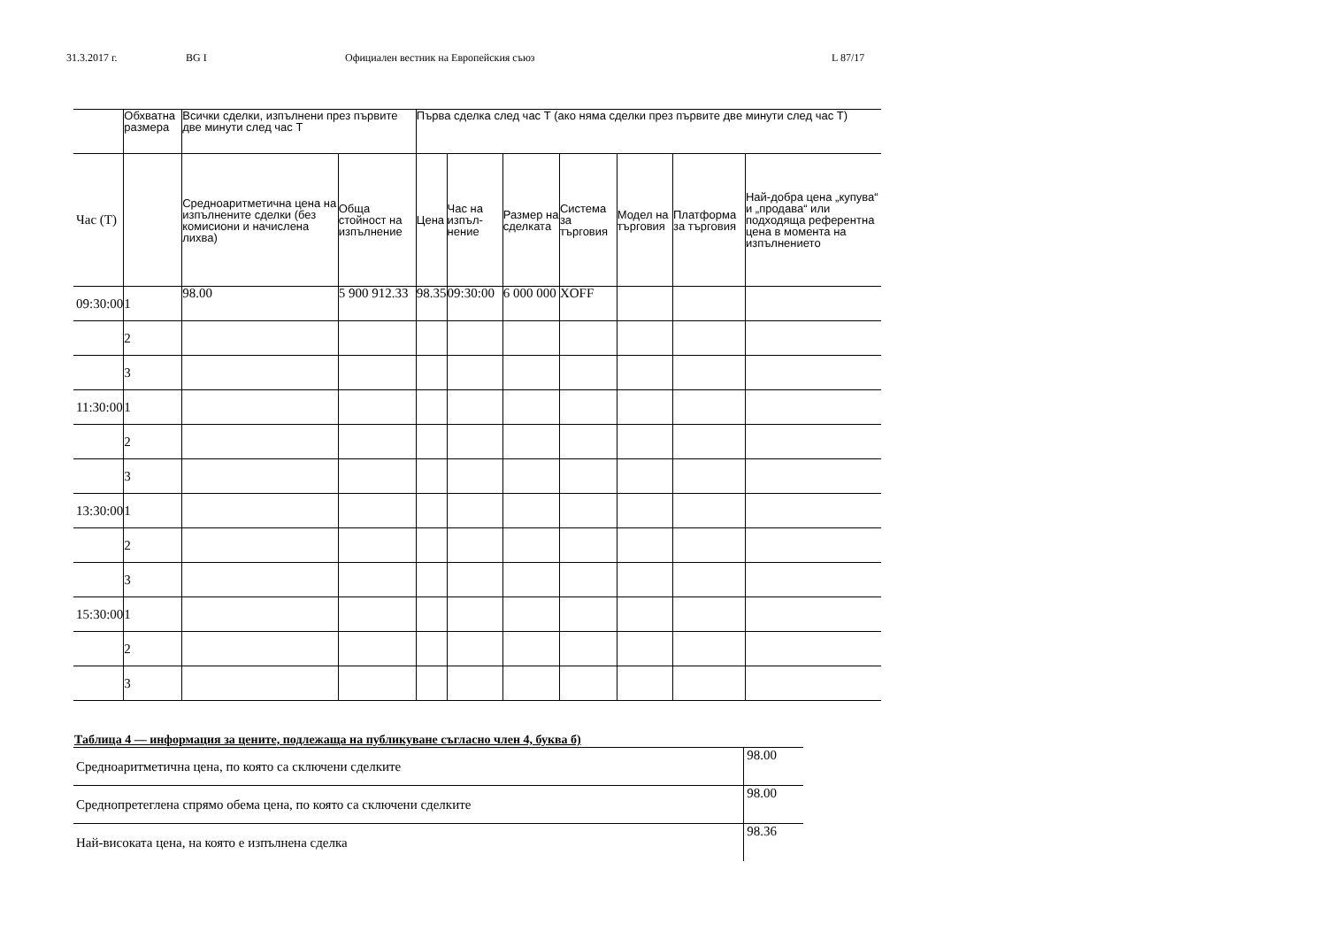31.3.2017 г. BG I Официален вестник на Европейския съюз L 87/17
| | Обхватна размера | Всички сделки, изпълнени през първите две минути след час Т | | Първа сделка след час Т (ако няма сделки през първите две минути след час Т) | | | | | | |
| --- | --- | --- | --- | --- | --- | --- | --- | --- | --- | --- |
| Час (Т) | | Средноаритметична цена на изпълнените сделки (без комисиони и начислена лихва) | Обща стойност на изпълнение | Цена | Час на изпъл-нение | Размер на сделката | Система за търговия | Модел на търговия | Платформа за търговия | Най-добра цена „купува“ и „продава“ или подходяща референтна цена в момента на изпълнението |
| 09:30:00 | 1 | 98.00 | 5 900 912.33 | 98.35 | 09:30:00 | 6 000 000 | XOFF | | | |
| | 2 | | | | | | | | | |
| | 3 | | | | | | | | | |
| 11:30:00 | 1 | | | | | | | | | |
| | 2 | | | | | | | | | |
| | 3 | | | | | | | | | |
| 13:30:00 | 1 | | | | | | | | | |
| | 2 | | | | | | | | | |
| | 3 | | | | | | | | | |
| 15:30:00 | 1 | | | | | | | | | |
| | 2 | | | | | | | | | |
| | 3 | | | | | | | | | |
Таблица 4 — информация за цените, подлежаща на публикуване съгласно член 4, буква б)
| Средноаритметична цена, по която са сключени сделките | 98.00 |
| Среднопретеглена спрямо обема цена, по която са сключени сделките | 98.00 |
| Най-високата цена, на която е изпълнена сделка | 98.36 |